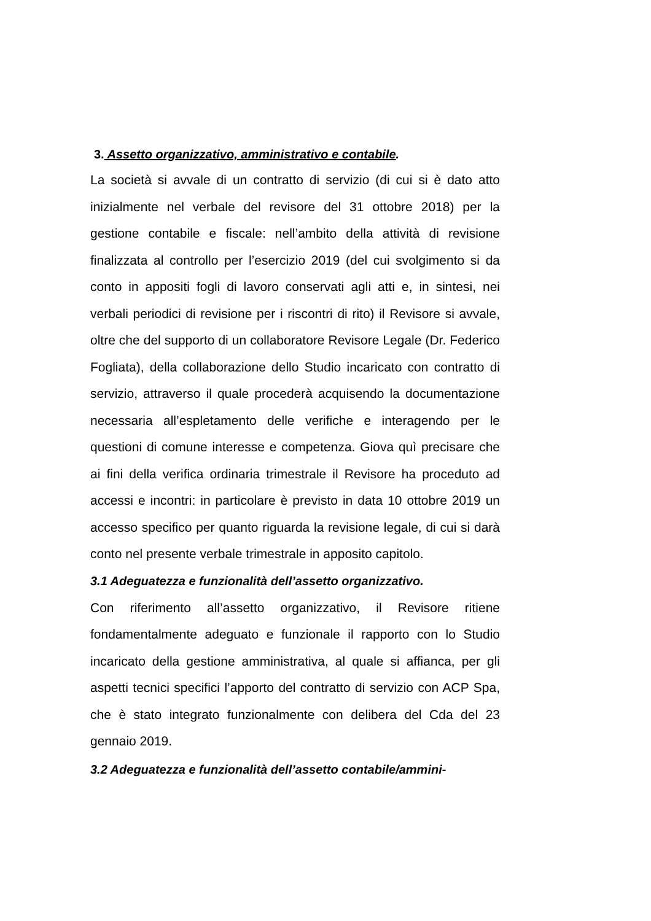3. Assetto organizzativo, amministrativo e contabile.
La società si avvale di un contratto di servizio (di cui si è dato atto inizialmente nel verbale del revisore del 31 ottobre 2018) per la gestione contabile e fiscale: nell’ambito della attività di revisione finalizzata al controllo per l’esercizio 2019 (del cui svolgimento si da conto in appositi fogli di lavoro conservati agli atti e, in sintesi, nei verbali periodici di revisione per i riscontri di rito) il Revisore si avvale, oltre che del supporto di un collaboratore Revisore Legale (Dr. Federico Fogliata), della collaborazione dello Studio incaricato con contratto di servizio, attraverso il quale procederà acquisendo la documentazione necessaria all’espletamento delle verifiche e interagendo per le questioni di comune interesse e competenza. Giova quì precisare che ai fini della verifica ordinaria trimestrale il Revisore ha proceduto ad accessi e incontri: in particolare è previsto in data 10 ottobre 2019 un accesso specifico per quanto riguarda la revisione legale, di cui si darà conto nel presente verbale trimestrale in apposito capitolo.
3.1 Adeguatezza e funzionalità dell’assetto organizzativo.
Con riferimento all’assetto organizzativo, il Revisore ritiene fondamentalmente adeguato e funzionale il rapporto con lo Studio incaricato della gestione amministrativa, al quale si affianca, per gli aspetti tecnici specifici l’apporto del contratto di servizio con ACP Spa, che è stato integrato funzionalmente con delibera del Cda del 23 gennaio 2019.
3.2 Adeguatezza e funzionalità dell’assetto contabile/ammini-